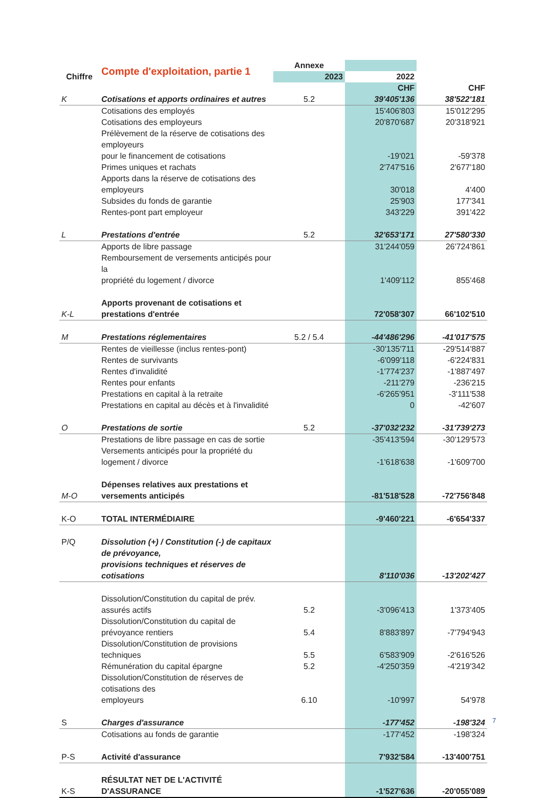| | Compte d'exploitation, partie 1 | Annexe | | |
| --- | --- | --- | --- | --- |
| Chiffre | | 2023 | 2022 | |
| | | | CHF | CHF |
| K | Cotisations et apports ordinaires et autres | 5.2 | 39'405'136 | 38'522'181 |
| | Cotisations des employés | | 15'406'803 | 15'012'295 |
| | Cotisations des employeurs | | 20'870'687 | 20'318'921 |
| | Prélèvement de la réserve de cotisations des employeurs pour le financement de cotisations | | -19'021 | -59'378 |
| | Primes uniques et rachats | | 2'747'516 | 2'677'180 |
| | Apports dans la réserve de cotisations des employeurs | | 30'018 | 4'400 |
| | Subsides du fonds de garantie | | 25'903 | 177'341 |
| | Rentes-pont part employeur | | 343'229 | 391'422 |
| L | Prestations d'entrée | 5.2 | 32'653'171 | 27'580'330 |
| | Apports de libre passage | | 31'244'059 | 26'724'861 |
| | Remboursement de versements anticipés pour la propriété du logement / divorce | | 1'409'112 | 855'468 |
| K-L | Apports provenant de cotisations et prestations d'entrée | | 72'058'307 | 66'102'510 |
| M | Prestations réglementaires | 5.2 / 5.4 | -44'486'296 | -41'017'575 |
| | Rentes de vieillesse (inclus rentes-pont) | | -30'135'711 | -29'514'887 |
| | Rentes de survivants | | -6'099'118 | -6'224'831 |
| | Rentes d'invalidité | | -1'774'237 | -1'887'497 |
| | Rentes pour enfants | | -211'279 | -236'215 |
| | Prestations en capital à la retraite | | -6'265'951 | -3'111'538 |
| | Prestations en capital au décès et à l'invalidité | | 0 | -42'607 |
| O | Prestations de sortie | 5.2 | -37'032'232 | -31'739'273 |
| | Prestations de libre passage en cas de sortie | | -35'413'594 | -30'129'573 |
| | Versements anticipés pour la propriété du logement / divorce | | -1'618'638 | -1'609'700 |
| M-O | Dépenses relatives aux prestations et versements anticipés | | -81'518'528 | -72'756'848 |
| K-O | TOTAL INTERMÉDIAIRE | | -9'460'221 | -6'654'337 |
| P/Q | Dissolution (+) / Constitution (-) de capitaux de prévoyance, provisions techniques et réserves de cotisations | | 8'110'036 | -13'202'427 |
| | Dissolution/Constitution du capital de prév. assurés actifs | 5.2 | -3'096'413 | 1'373'405 |
| | Dissolution/Constitution du capital de prévoyance rentiers | 5.4 | 8'883'897 | -7'794'943 |
| | Dissolution/Constitution de provisions techniques | 5.5 | 6'583'909 | -2'616'526 |
| | Rémunération du capital épargne | 5.2 | -4'250'359 | -4'219'342 |
| | Dissolution/Constitution de réserves de cotisations des employeurs | 6.10 | -10'997 | 54'978 |
| S | Charges d'assurance | | -177'452 | -198'324 |
| | Cotisations au fonds de garantie | | -177'452 | -198'324 |
| P-S | Activité d'assurance | | 7'932'584 | -13'400'751 |
| K-S | RÉSULTAT NET DE L'ACTIVITÉ D'ASSURANCE | | -1'527'636 | -20'055'089 |
7